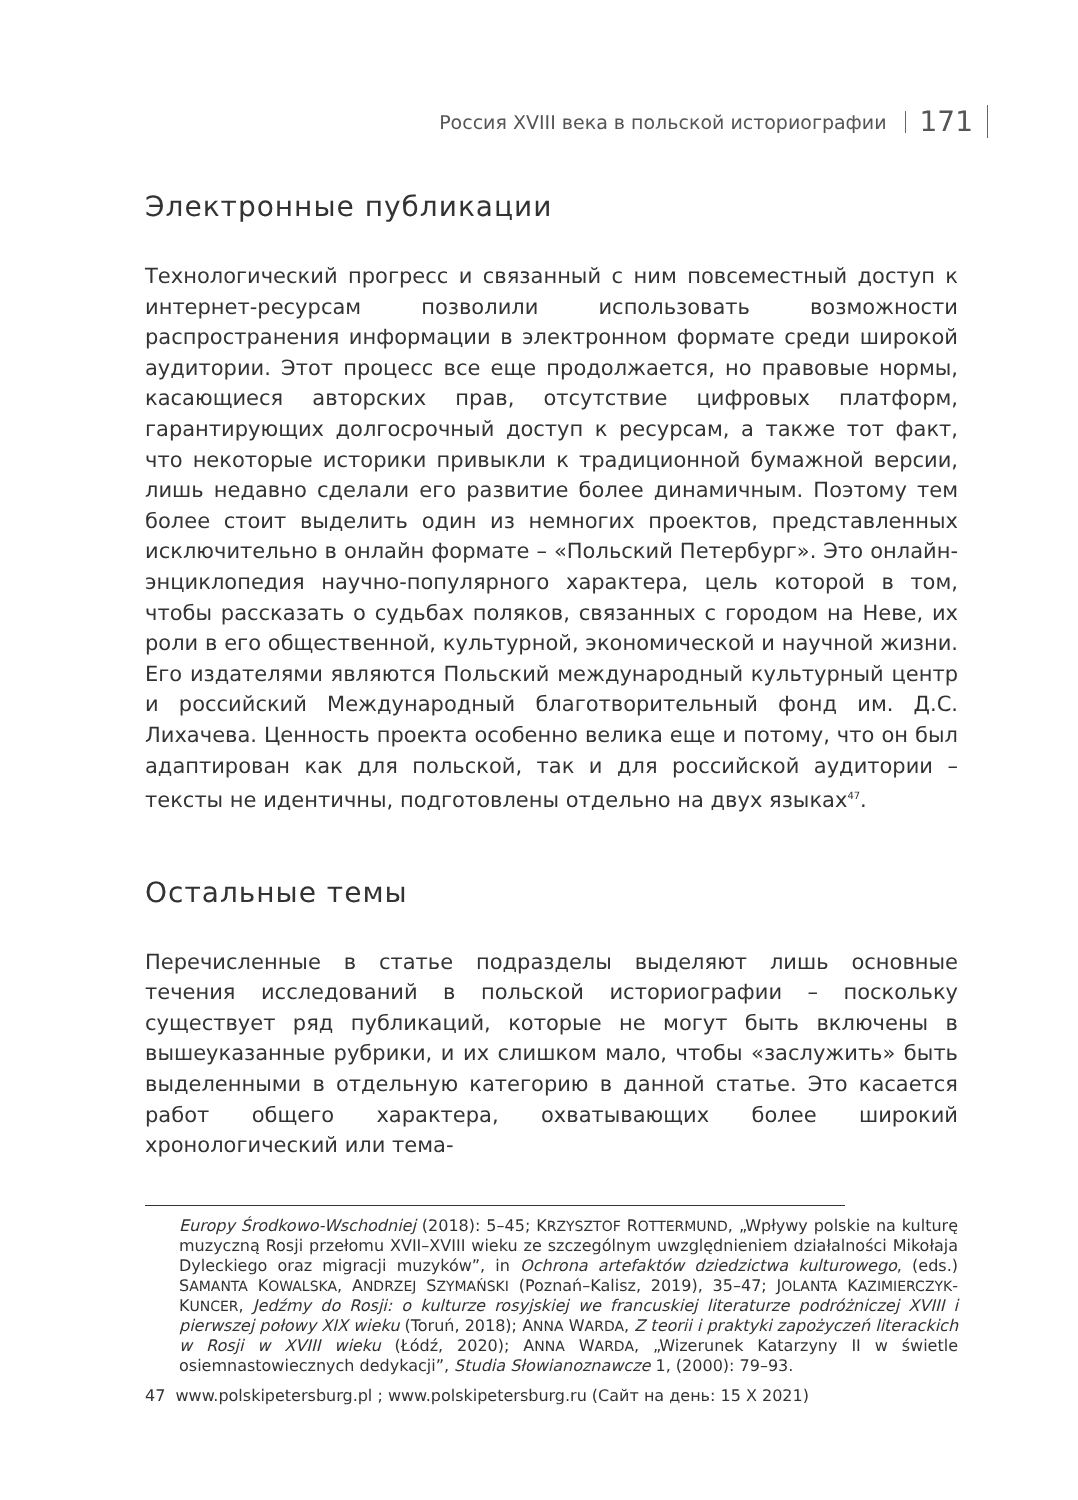Россия XVIII века в польской историографии 171
Электронные публикации
Технологический прогресс и связанный с ним повсеместный доступ к интернет-ресурсам позволили использовать возможности распространения информации в электронном формате среди широкой аудитории. Этот процесс все еще продолжается, но правовые нормы, касающиеся авторских прав, отсутствие цифровых платформ, гарантирующих долгосрочный доступ к ресурсам, а также тот факт, что некоторые историки привыкли к традиционной бумажной версии, лишь недавно сделали его развитие более динамичным. Поэтому тем более стоит выделить один из немногих проектов, представленных исключительно в онлайн формате – «Польский Петербург». Это онлайн-энциклопедия научно-популярного характера, цель которой в том, чтобы рассказать о судьбах поляков, связанных с городом на Неве, их роли в его общественной, культурной, экономической и научной жизни. Его издателями являются Польский международный культурный центр и российский Международный благотворительный фонд им. Д.С. Лихачева. Ценность проекта особенно велика еще и потому, что он был адаптирован как для польской, так и для российской аудитории – тексты не идентичны, подготовлены отдельно на двух языках<sup>47</sup>.
Остальные темы
Перечисленные в статье подразделы выделяют лишь основные течения исследований в польской историографии – поскольку существует ряд публикаций, которые не могут быть включены в вышеуказанные рубрики, и их слишком мало, чтобы «заслужить» быть выделенными в отдельную категорию в данной статье. Это касается работ общего характера, охватывающих более широкий хронологический или тема-
Europy Środkowo-Wschodniej (2018): 5–45; KRZYSZTOF ROTTERMUND, „Wpływy polskie na kulturę muzyczną Rosji przełomu XVII–XVIII wieku ze szczególnym uwzględnieniem działalności Mikołaja Dyleckiego oraz migracji muzyków”, in Ochrona artefaktów dziedzictwa kulturowego, (eds.) SAMANTA KOWALSKA, ANDRZEJ SZYMAŃSKI (Poznań–Kalisz, 2019), 35–47; JOLANTA KAZIMIERCZYK-KUNCER, Jedźmy do Rosji: o kulturze rosyjskiej we francuskiej literaturze podróżniczej XVIII i pierwszej połowy XIX wieku (Toruń, 2018); ANNA WARDA, Z teorii i praktyki zapożyczeń literackich w Rosji w XVIII wieku (Łódź, 2020); ANNA WARDA, „Wizerunek Katarzyny II w świetle osiemnastowiecznych dedykacji”, Studia Słowianoznawcze 1, (2000): 79–93.
47 www.polskipetersburg.pl ; www.polskipetersburg.ru (Сайт на день: 15 X 2021)